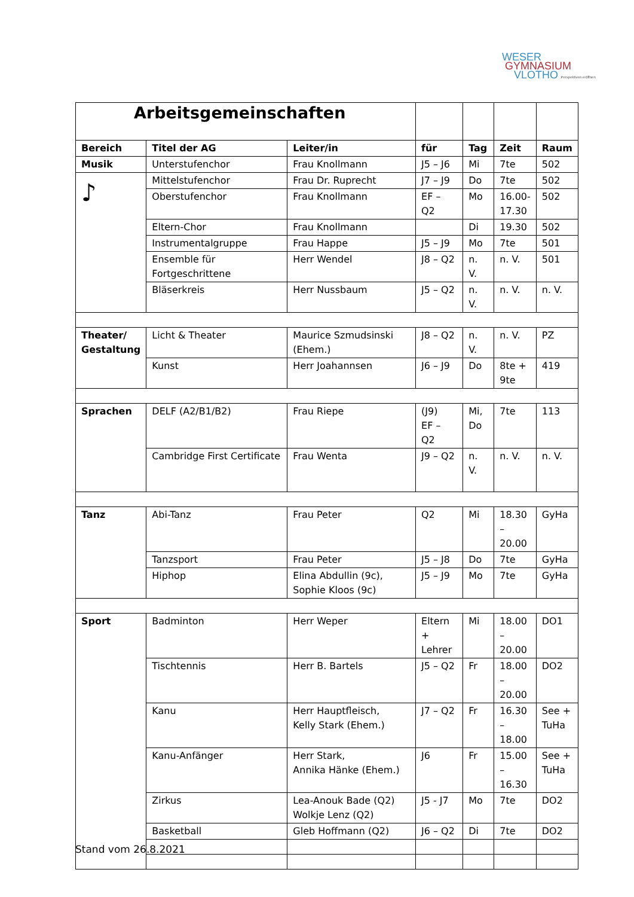WESER
GYMNASIUM
VLOTHO Perspektiven eröffnen
| Arbeitsgemeinschaften | | | | | | |
| Bereich | Titel der AG | Leiter/in | für | Tag | Zeit | Raum |
| Musik | Unterstufenchor | Frau Knollmann | J5 – J6 | Mi | 7te | 502 |
| ♪ | Mittelstufenchor | Frau Dr. Ruprecht | J7 – J9 | Do | 7te | 502 |
| | Oberstufenchor | Frau Knollmann | EF – Q2 | Mo | 16.00- 17.30 | 502 |
| | Eltern-Chor | Frau Knollmann | | Di | 19.30 | 502 |
| | Instrumentalgruppe | Frau Happe | J5 – J9 | Mo | 7te | 501 |
| | Ensemble für Fortgeschrittene | Herr Wendel | J8 – Q2 | n. V. | n. V. | 501 |
| | Bläserkreis | Herr Nussbaum | J5 – Q2 | n. V. | n. V. | n. V. |
| Theater/ Gestaltung | Licht & Theater | Maurice Szmudsinski (Ehem.) | J8 – Q2 | n. V. | n. V. | PZ |
| | Kunst | Herr Joahannsen | J6 – J9 | Do | 8te + 9te | 419 |
| Sprachen | DELF (A2/B1/B2) | Frau Riepe | (J9) EF – Q2 | Mi, Do | 7te | 113 |
| | Cambridge First Certificate | Frau Wenta | J9 – Q2 | n. V. | n. V. | n. V. |
| Tanz | Abi-Tanz | Frau Peter | Q2 | Mi | 18.30 – 20.00 | GyHa |
| | Tanzsport | Frau Peter | J5 – J8 | Do | 7te | GyHa |
| | Hiphop | Elina Abdullin (9c), Sophie Kloos (9c) | J5 – J9 | Mo | 7te | GyHa |
| Sport | Badminton | Herr Weper | Eltern + Lehrer | Mi | 18.00 – 20.00 | DO1 |
| | Tischtennis | Herr B. Bartels | J5 – Q2 | Fr | 18.00 – 20.00 | DO2 |
| | Kanu | Herr Hauptfleisch, Kelly Stark (Ehem.) | J7 – Q2 | Fr | 16.30 – 18.00 | See + TuHa |
| | Kanu-Anfänger | Herr Stark, Annika Hänke (Ehem.) | J6 | Fr | 15.00 – 16.30 | See + TuHa |
| | Zirkus | Lea-Anouk Bade (Q2) Wolkje Lenz (Q2) | J5 - J7 | Mo | 7te | DO2 |
| | Basketball | Gleb Hoffmann (Q2) | J6 – Q2 | Di | 7te | DO2 |
Stand vom 26.8.2021